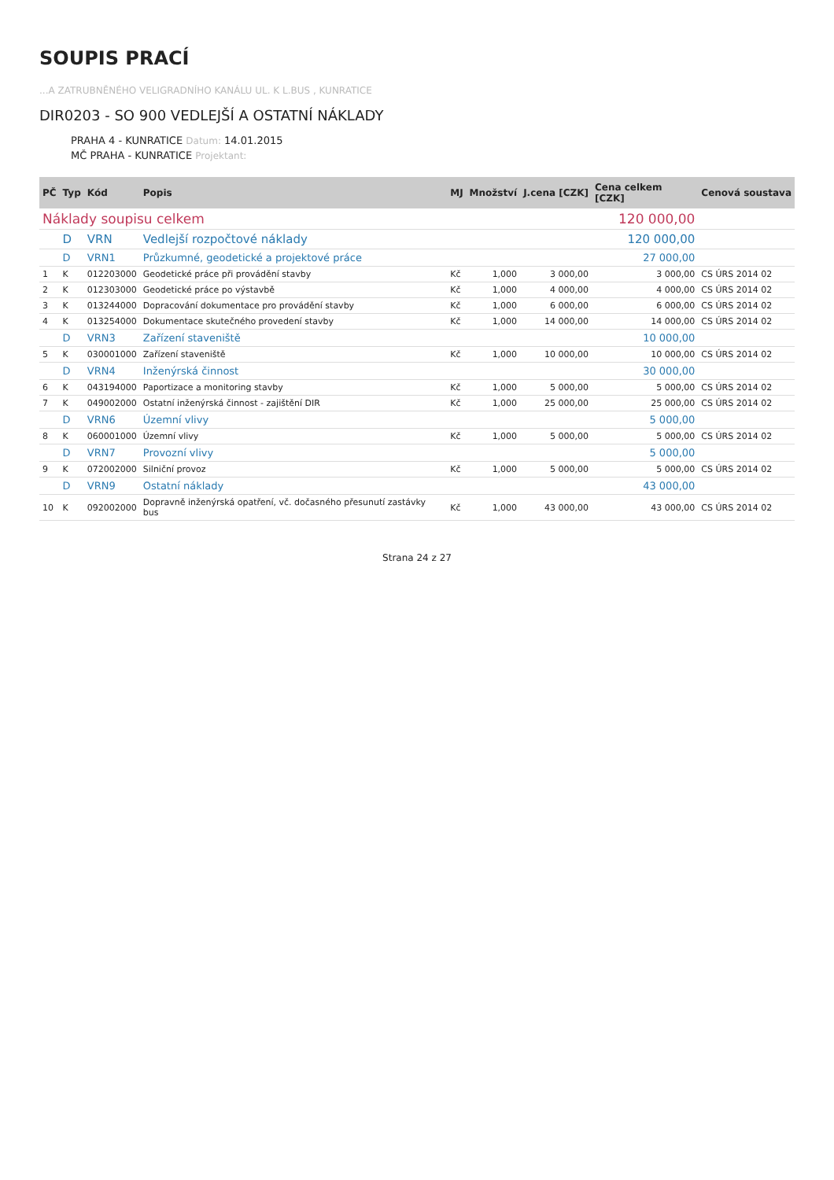SOUPIS PRACÍ
...A ZATRUBNĚNÉHO VELIGRADNÍHO KANÁLU UL. K L.BUS , KUNRATICE
DIR0203 - SO 900 VEDLEJŠÍ A OSTATNÍ NÁKLADY
PRAHA 4 - KUNRATICE Datum: 14.01.2015
MČ PRAHA - KUNRATICE Projektant:
| PČ | Typ | Kód | Popis | MJ | Množství | J.cena [CZK] | Cena celkem [CZK] | Cenová soustava |
| --- | --- | --- | --- | --- | --- | --- | --- | --- |
| Náklady soupisu celkem | | | | | | | 120 000,00 | |
| | D | VRN | Vedlejší rozpočtové náklady | | | | 120 000,00 | |
| | D | VRN1 | Průzkumné, geodetické a projektové práce | | | | 27 000,00 | |
| 1 | K | 012203000 | Geodetické práce při provádění stavby | Kč | 1,000 | 3 000,00 | 3 000,00 | CS ÚRS 2014 02 |
| 2 | K | 012303000 | Geodetické práce po výstavbě | Kč | 1,000 | 4 000,00 | 4 000,00 | CS ÚRS 2014 02 |
| 3 | K | 013244000 | Dopracování dokumentace pro provádění stavby | Kč | 1,000 | 6 000,00 | 6 000,00 | CS ÚRS 2014 02 |
| 4 | K | 013254000 | Dokumentace skutečného provedení stavby | Kč | 1,000 | 14 000,00 | 14 000,00 | CS ÚRS 2014 02 |
| | D | VRN3 | Zařízení staveniště | | | | 10 000,00 | |
| 5 | K | 030001000 | Zařízení staveniště | Kč | 1,000 | 10 000,00 | 10 000,00 | CS ÚRS 2014 02 |
| | D | VRN4 | Inženýrská činnost | | | | 30 000,00 | |
| 6 | K | 043194000 | Paportizace a monitoring stavby | Kč | 1,000 | 5 000,00 | 5 000,00 | CS ÚRS 2014 02 |
| 7 | K | 049002000 | Ostatní inženýrská činnost - zajištění DIR | Kč | 1,000 | 25 000,00 | 25 000,00 | CS ÚRS 2014 02 |
| | D | VRN6 | Územní vlivy | | | | 5 000,00 | |
| 8 | K | 060001000 | Územní vlivy | Kč | 1,000 | 5 000,00 | 5 000,00 | CS ÚRS 2014 02 |
| | D | VRN7 | Provozní vlivy | | | | 5 000,00 | |
| 9 | K | 072002000 | Silniční provoz | Kč | 1,000 | 5 000,00 | 5 000,00 | CS ÚRS 2014 02 |
| | D | VRN9 | Ostatní náklady | | | | 43 000,00 | |
| 10 | K | 092002000 | Dopravně inženýrská opatření, vč. dočasného přesunutí zastávky bus | Kč | 1,000 | 43 000,00 | 43 000,00 | CS ÚRS 2014 02 |
Strana 24 z 27